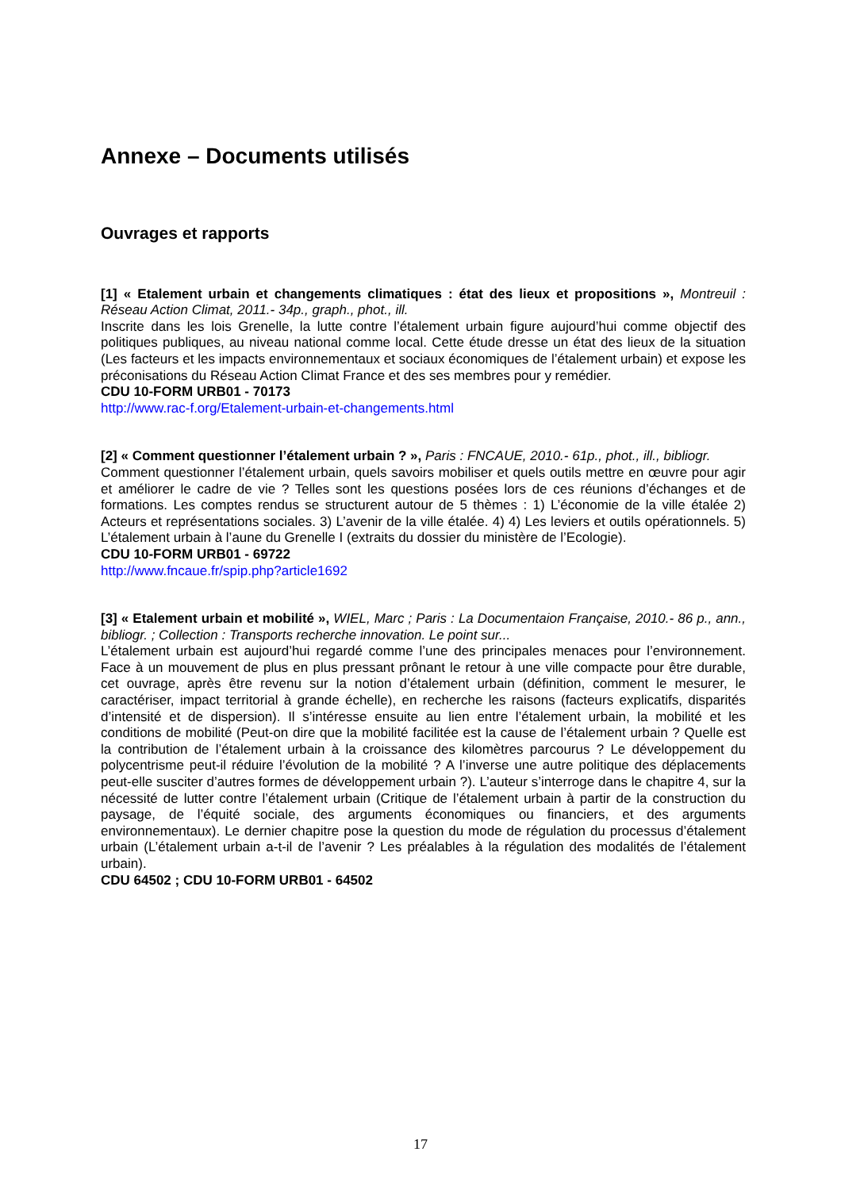Annexe – Documents utilisés
Ouvrages et rapports
[1] « Etalement urbain et changements climatiques : état des lieux et propositions », Montreuil : Réseau Action Climat, 2011.- 34p., graph., phot., ill.
Inscrite dans les lois Grenelle, la lutte contre l’étalement urbain figure aujourd’hui comme objectif des politiques publiques, au niveau national comme local. Cette étude dresse un état des lieux de la situation (Les facteurs et les impacts environnementaux et sociaux économiques de l’étalement urbain) et expose les préconisations du Réseau Action Climat France et des ses membres pour y remédier.
CDU 10-FORM URB01 - 70173
http://www.rac-f.org/Etalement-urbain-et-changements.html
[2] « Comment questionner l’étalement urbain ? », Paris : FNCAUE, 2010.- 61p., phot., ill., bibliogr.
Comment questionner l’étalement urbain, quels savoirs mobiliser et quels outils mettre en œuvre pour agir et améliorer le cadre de vie ? Telles sont les questions posées lors de ces réunions d’échanges et de formations. Les comptes rendus se structurent autour de 5 thèmes : 1) L’économie de la ville étalée 2) Acteurs et représentations sociales. 3) L’avenir de la ville étalée. 4) 4) Les leviers et outils opérationnels. 5) L’étalement urbain à l’aune du Grenelle I (extraits du dossier du ministère de l’Ecologie).
CDU 10-FORM URB01 - 69722
http://www.fncaue.fr/spip.php?article1692
[3] « Etalement urbain et mobilité », WIEL, Marc ; Paris : La Documentaion Française, 2010.- 86 p., ann., bibliogr. ; Collection : Transports recherche innovation. Le point sur...
L’étalement urbain est aujourd’hui regardé comme l’une des principales menaces pour l’environnement. Face à un mouvement de plus en plus pressant prônant le retour à une ville compacte pour être durable, cet ouvrage, après être revenu sur la notion d’étalement urbain (définition, comment le mesurer, le caractériser, impact territorial à grande échelle), en recherche les raisons (facteurs explicatifs, disparités d’intensité et de dispersion). Il s’intéresse ensuite au lien entre l’étalement urbain, la mobilité et les conditions de mobilité (Peut-on dire que la mobilité facilitée est la cause de l’étalement urbain ? Quelle est la contribution de l’étalement urbain à la croissance des kilomètres parcourus ? Le développement du polycentrisme peut-il réduire l’évolution de la mobilité ? A l’inverse une autre politique des déplacements peut-elle susciter d’autres formes de développement urbain ?). L’auteur s’interroge dans le chapitre 4, sur la nécessité de lutter contre l’étalement urbain (Critique de l’étalement urbain à partir de la construction du paysage, de l’équité sociale, des arguments économiques ou financiers, et des arguments environnementaux). Le dernier chapitre pose la question du mode de régulation du processus d’étalement urbain (L’étalement urbain a-t-il de l’avenir ? Les préalables à la régulation des modalités de l’étalement urbain).
CDU 64502 ; CDU 10-FORM URB01 - 64502
17